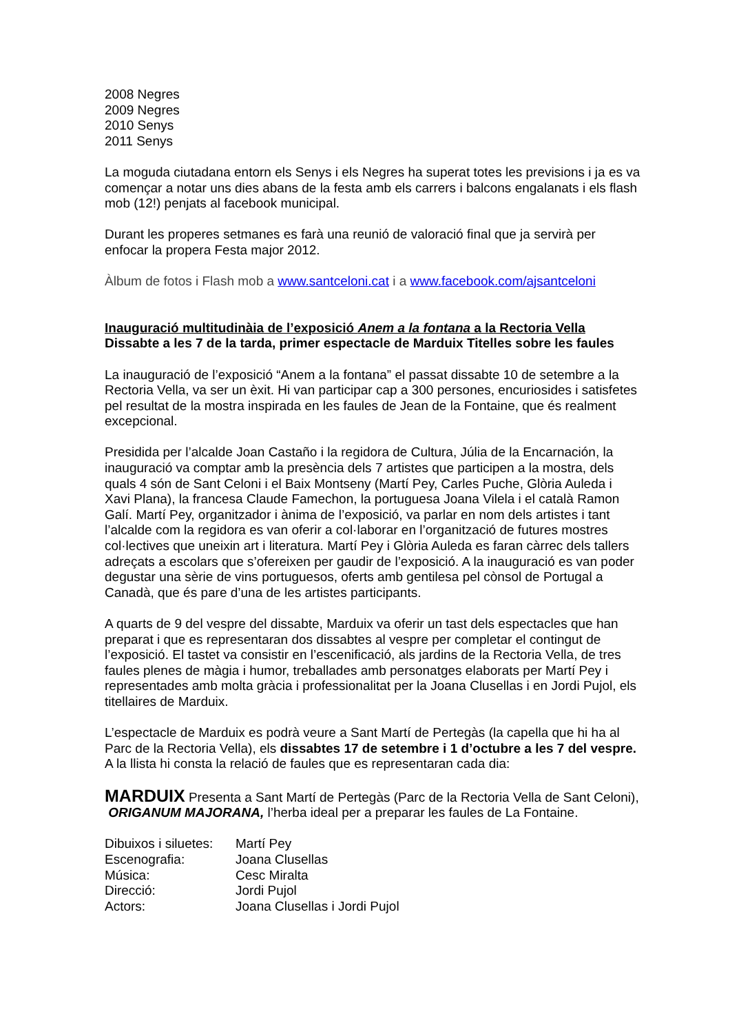2008 Negres
2009 Negres
2010 Senys
2011 Senys
La moguda ciutadana entorn els Senys i els Negres ha superat totes les previsions i ja es va començar a notar uns dies abans de la festa amb els carrers i balcons engalanats i els flash mob (12!) penjats al facebook municipal.
Durant les properes setmanes es farà una reunió de valoració final que ja servirà per enfocar la propera Festa major 2012.
Àlbum de fotos i Flash mob a www.santceloni.cat i a www.facebook.com/ajsantceloni
Inauguració multitudinàia de l’exposició Anem a la fontana a la Rectoria Vella
Dissabte a les 7 de la tarda, primer espectacle de Marduix Titelles sobre les faules
La inauguració de l’exposició “Anem a la fontana” el passat dissabte 10 de setembre a la Rectoria Vella, va ser un èxit. Hi van participar cap a 300 persones, encuriosides i satisfetes pel resultat de la mostra inspirada en les faules de Jean de la Fontaine, que és realment excepcional.
Presidida per l’alcalde Joan Castaño i la regidora de Cultura, Júlia de la Encarnación, la inauguració va comptar amb la presència dels 7 artistes que participen a la mostra, dels quals 4 són de Sant Celoni i el Baix Montseny (Martí Pey, Carles Puche, Glòria Auleda i Xavi Plana), la francesa Claude Famechon, la portuguesa Joana Vilela i el català Ramon Galí. Martí Pey, organitzador i ànima de l’exposició, va parlar en nom dels artistes i tant l’alcalde com la regidora es van oferir a col·laborar en l’organització de futures mostres col·lectives que uneixin art i literatura. Martí Pey i Glòria Auleda es faran càrrec dels tallers adreçats a escolars que s’ofereixen per gaudir de l’exposició. A la inauguració es van poder degustar una sèrie de vins portuguesos, oferts amb gentilesa pel cònsol de Portugal a Canadà, que és pare d’una de les artistes participants.
A quarts de 9 del vespre del dissabte, Marduix va oferir un tast dels espectacles que han preparat i que es representaran dos dissabtes al vespre per completar el contingut de l’exposició. El tastet va consistir en l’escenificació, als jardins de la Rectoria Vella, de tres faules plenes de màgia i humor, treballades amb personatges elaborats per Martí Pey i representades amb molta gràcia i professionalitat per la Joana Clusellas i en Jordi Pujol, els titellaires de Marduix.
L’espectacle de Marduix es podrà veure a Sant Martí de Pertegàs (la capella que hi ha al Parc de la Rectoria Vella), els dissabtes 17 de setembre i 1 d’octubre a les 7 del vespre. A la llista hi consta la relació de faules que es representaran cada dia:
MARDUIX Presenta a Sant Martí de Pertegàs (Parc de la Rectoria Vella de Sant Celoni), ORIGANUM MAJORANA, l’herba ideal per a preparar les faules de La Fontaine.
| Dibuixos i siluetes: | Martí Pey |
| Escenografia: | Joana Clusellas |
| Música: | Cesc Miralta |
| Direcció: | Jordi Pujol |
| Actors: | Joana Clusellas i Jordi Pujol |